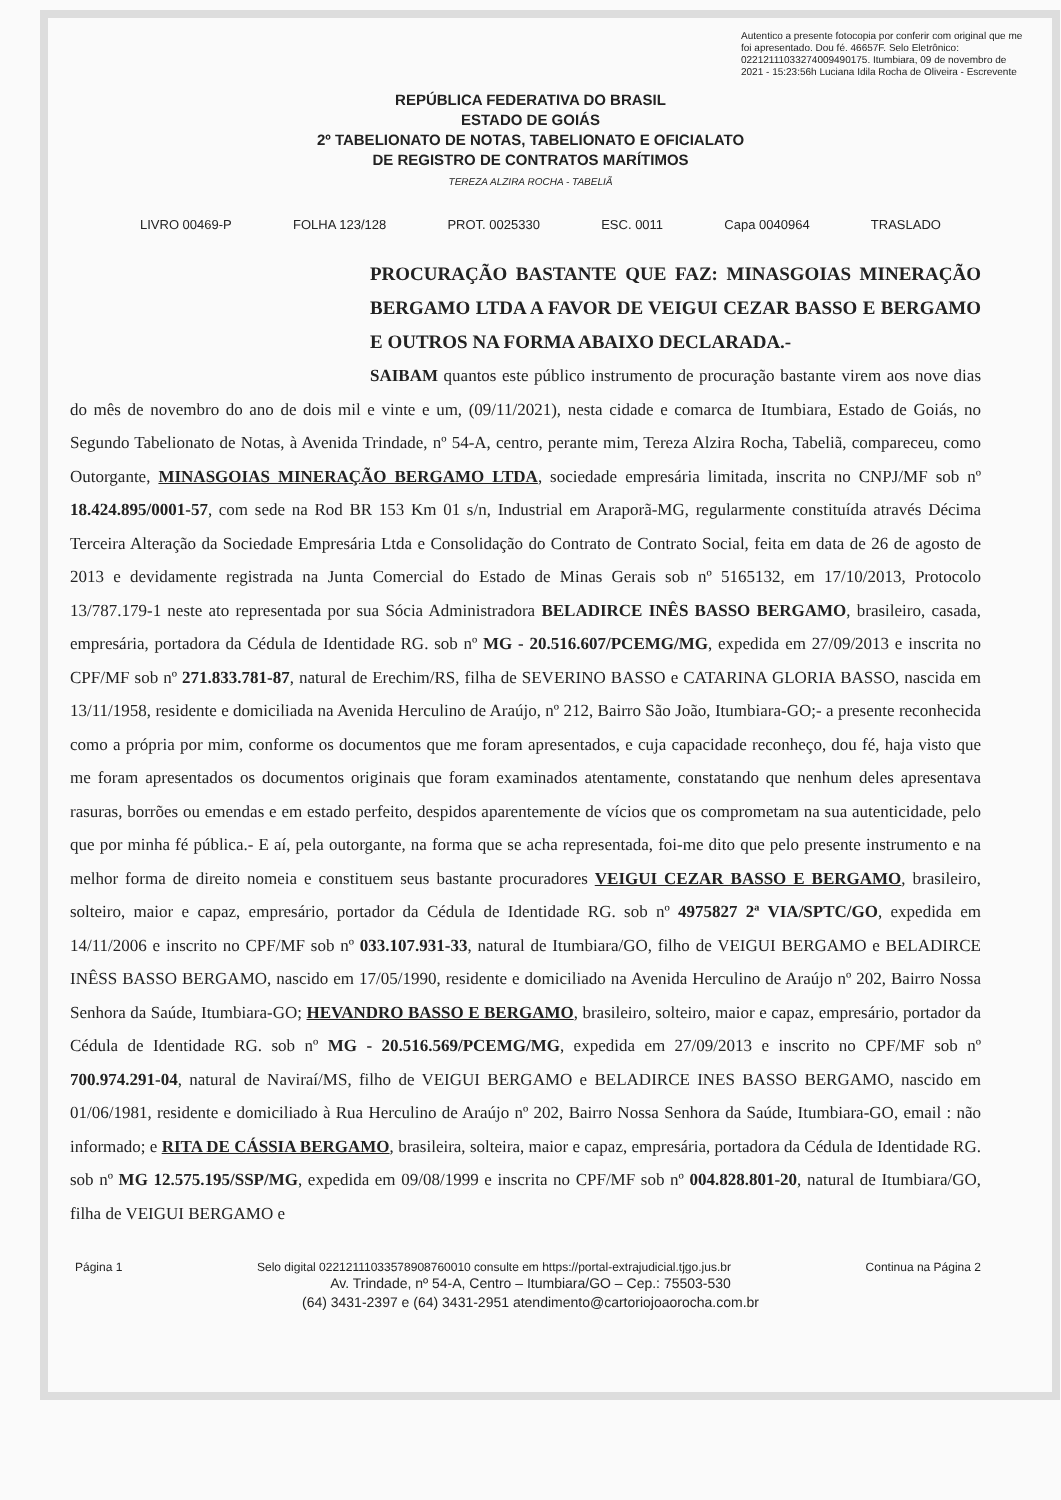Autentico a presente fotocopia por conferir com original que me foi apresentado. Dou fé. 46657F. Selo Eletrônico: 02212111033274009490175. Itumbiara, 09 de novembro de 2021 - 15:23:56h Luciana Idila Rocha de Oliveira - Escrevente
REPÚBLICA FEDERATIVA DO BRASIL
ESTADO DE GOIÁS
2º TABELIONATO DE NOTAS, TABELIONATO E OFICIALATO
DE REGISTRO DE CONTRATOS MARÍTIMOS
TEREZA ALZIRA ROCHA - TABELIÃ
LIVRO 00469-P FOLHA 123/128 PROT. 0025330 ESC. 0011 Capa 0040964 TRASLADO
PROCURAÇÃO BASTANTE QUE FAZ: MINASGOIAS MINERAÇÃO BERGAMO LTDA A FAVOR DE VEIGUI CEZAR BASSO E BERGAMO E OUTROS NA FORMA ABAIXO DECLARADA.-
SAIBAM quantos este público instrumento de procuração bastante virem aos nove dias do mês de novembro do ano de dois mil e vinte e um, (09/11/2021), nesta cidade e comarca de Itumbiara, Estado de Goiás, no Segundo Tabelionato de Notas, à Avenida Trindade, nº 54-A, centro, perante mim, Tereza Alzira Rocha, Tabeliã, compareceu, como Outorgante, MINASGOIAS MINERAÇÃO BERGAMO LTDA, sociedade empresária limitada, inscrita no CNPJ/MF sob nº 18.424.895/0001-57, com sede na Rod BR 153 Km 01 s/n, Industrial em Araporã-MG, regularmente constituída através Décima Terceira Alteração da Sociedade Empresária Ltda e Consolidação do Contrato de Contrato Social, feita em data de 26 de agosto de 2013 e devidamente registrada na Junta Comercial do Estado de Minas Gerais sob nº 5165132, em 17/10/2013, Protocolo 13/787.179-1 neste ato representada por sua Sócia Administradora BELADIRCE INÊS BASSO BERGAMO, brasileiro, casada, empresária, portadora da Cédula de Identidade RG. sob nº MG - 20.516.607/PCEMG/MG, expedida em 27/09/2013 e inscrita no CPF/MF sob nº 271.833.781-87, natural de Erechim/RS, filha de SEVERINO BASSO e CATARINA GLORIA BASSO, nascida em 13/11/1958, residente e domiciliada na Avenida Herculino de Araújo, nº 212, Bairro São João, Itumbiara-GO;- a presente reconhecida como a própria por mim, conforme os documentos que me foram apresentados, e cuja capacidade reconheço, dou fé, haja visto que me foram apresentados os documentos originais que foram examinados atentamente, constatando que nenhum deles apresentava rasuras, borrões ou emendas e em estado perfeito, despidos aparentemente de vícios que os comprometam na sua autenticidade, pelo que por minha fé pública.- E aí, pela outorgante, na forma que se acha representada, foi-me dito que pelo presente instrumento e na melhor forma de direito nomeia e constituem seus bastante procuradores VEIGUI CEZAR BASSO E BERGAMO, brasileiro, solteiro, maior e capaz, empresário, portador da Cédula de Identidade RG. sob nº 4975827 2ª VIA/SPTC/GO, expedida em 14/11/2006 e inscrito no CPF/MF sob nº 033.107.931-33, natural de Itumbiara/GO, filho de VEIGUI BERGAMO e BELADIRCE INÊSS BASSO BERGAMO, nascido em 17/05/1990, residente e domiciliado na Avenida Herculino de Araújo nº 202, Bairro Nossa Senhora da Saúde, Itumbiara-GO; HEVANDRO BASSO E BERGAMO, brasileiro, solteiro, maior e capaz, empresário, portador da Cédula de Identidade RG. sob nº MG - 20.516.569/PCEMG/MG, expedida em 27/09/2013 e inscrito no CPF/MF sob nº 700.974.291-04, natural de Naviraí/MS, filho de VEIGUI BERGAMO e BELADIRCE INES BASSO BERGAMO, nascido em 01/06/1981, residente e domiciliado à Rua Herculino de Araújo nº 202, Bairro Nossa Senhora da Saúde, Itumbiara-GO, email : não informado; e RITA DE CÁSSIA BERGAMO, brasileira, solteira, maior e capaz, empresária, portadora da Cédula de Identidade RG. sob nº MG 12.575.195/SSP/MG, expedida em 09/08/1999 e inscrita no CPF/MF sob nº 004.828.801-20, natural de Itumbiara/GO, filha de VEIGUI BERGAMO e
Página 1 Selo digital 02212111033578908760010 consulte em https://portal-extrajudicial.tjgo.jus.br Continua na Página 2
Av. Trindade, nº 54-A, Centro – Itumbiara/GO – Cep.: 75503-530
(64) 3431-2397 e (64) 3431-2951 atendimento@cartoriojoaorocha.com.br